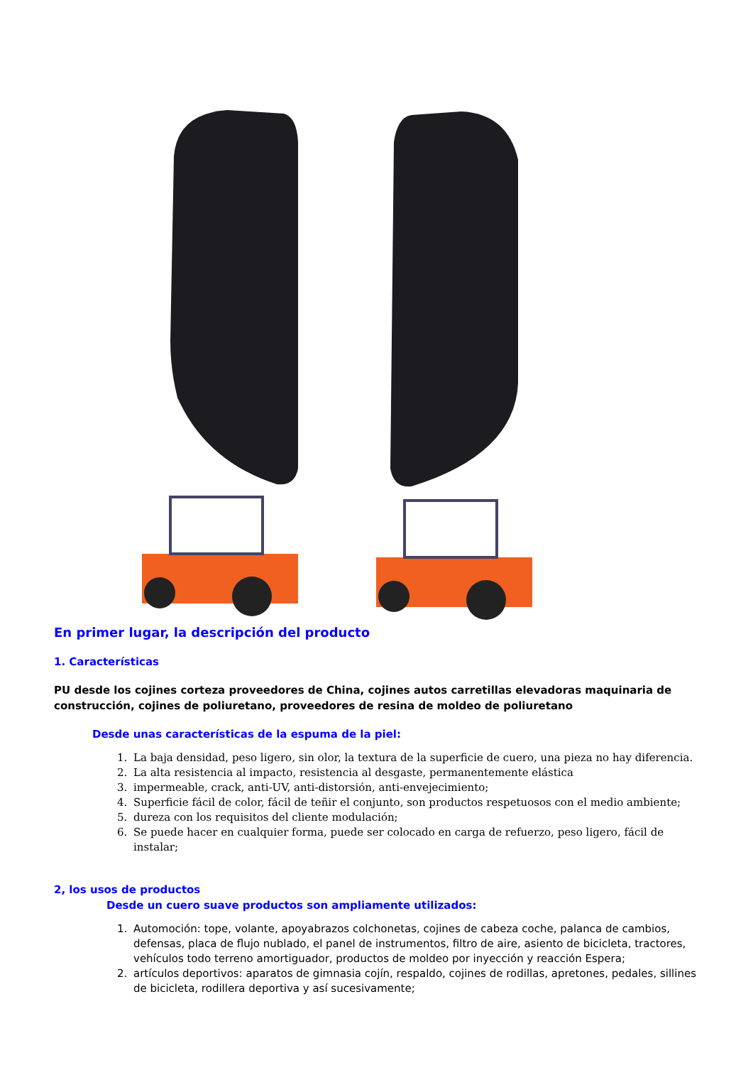En primer lugar, la descripción del producto
1. Características
PU desde los cojines corteza proveedores de China, cojines autos carretillas elevadoras maquinaria de construcción, cojines de poliuretano, proveedores de resina de moldeo de poliuretano
Desde unas características de la espuma de la piel:
1. La baja densidad, peso ligero, sin olor, la textura de la superficie de cuero, una pieza no hay diferencia.
2. La alta resistencia al impacto, resistencia al desgaste, permanentemente elástica
3. impermeable, crack, anti-UV, anti-distorsión, anti-envejecimiento;
4. Superficie fácil de color, fácil de teñir el conjunto, son productos respetuosos con el medio ambiente;
5. dureza con los requisitos del cliente modulación;
6. Se puede hacer en cualquier forma, puede ser colocado en carga de refuerzo, peso ligero, fácil de instalar;
2, los usos de productos
Desde un cuero suave productos son ampliamente utilizados:
1. Automoción: tope, volante, apoyabrazos colchonetas, cojines de cabeza coche, palanca de cambios, defensas, placa de flujo nublado, el panel de instrumentos, filtro de aire, asiento de bicicleta, tractores, vehículos todo terreno amortiguador, productos de moldeo por inyección y reacción Espera;
2. artículos deportivos: aparatos de gimnasia cojín, respaldo, cojines de rodillas, apretones, pedales, sillines de bicicleta, rodillera deportiva y así sucesivamente;